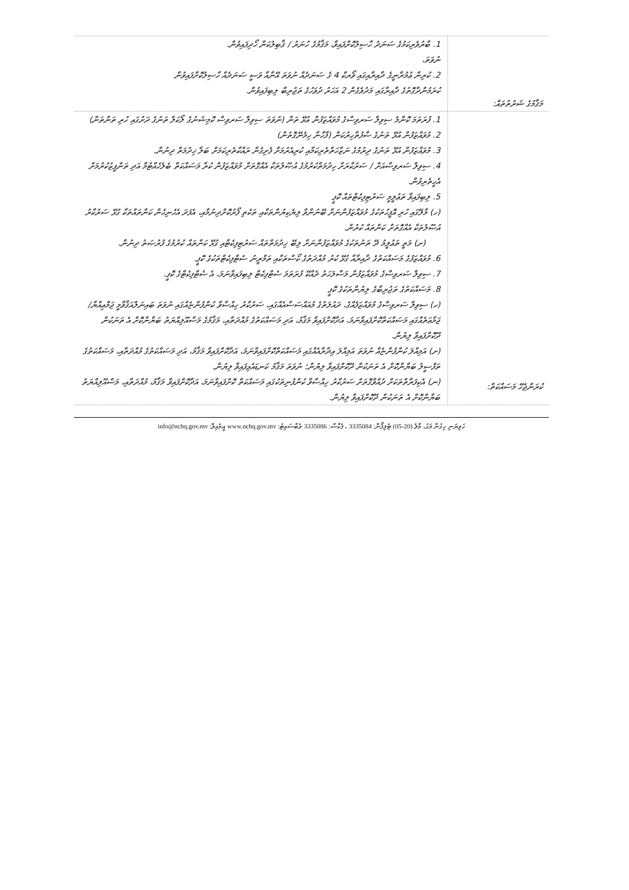| މަޤާމުގެ ޝަރުތުތައް: | 1. ބާރުވެރިކަމުގެ ސަނަދު ހާސިލުކޮށްފައިވާ، މަޤާމުގެ ހުނަރު / ޤާބިލުކަން ހޯދިފައިވުން. ނުވަތަ، 2. ކުރިން ޢުމުރާނީގެ ދާއިރާއިގައި ވޯރކް 4 ގެ ސަނަދެއް ނުވަތަ އޭނާއާ ވަސީ ސަނަދެއް ހާސިލުކޮށްފައިވުން ކުރަމުންދާގޮތުގެ ދާއިރާގައި މަދުވެގެން 2 އަހަރު ދުވަހުގެ ތަޖުރިބާ ލިބިފައިވުން. |
| ކުރަންޖެހޭ މަސައްކަތް: | 1. ފުރަތަމަ ކޮންމެ ސިވިލް ސަރވިސްގެ މުވައްޒަފުން އުޅޭ ތަން (ނުވަތަ ސިވިލް ސަރވިސް ކޮމިޝަނުގެ ލޯކަލް ތަނުގެ ދަށުގައި ހުރި ތަންތަން) 2. މުވައްޒަފުން އުޅޭ ތަނުގެ ސާފުތާހިރުކަން (ފާހާނާ ހިމެނޭގޮތުން) 3. މުވައްޒަފުން އުޅޭ ތަނުގެ ދިރުމުގެ ނަޒާހަތްތެރިކަމާއި ކުރިއެރުމަށް ފެށިގެން ރައްކާތެރިކަމަށް ބަލާ ޚިދުމަތް ދިނުން. 4. ސިވިލް ސަރވިސްއަށް / ސަރުކާރަށް ހިދުމަތްކުރުމުގެ އުޞޫލުތަކާ އެއްގޮތަށް މުވައްޒަފުން ކުރާ މަސައްކަތް ބެލެހެއްޓުމާ އަދި ތަންފީޒުކުރުމަށް އެހީތެރިވުން. 5. ލިބިފައިވާ ތަޢުލީމީ ސަރުޓިފިކެޓްތައް ކޮޕީ (ހ) މާލޭގައި ހުރި އޮފީހުތަކުގެ މުވައްޒަފުންނަށް ބޭނުންވާ ލިޔެކިޔުންތަކާއި ތަކެތި ފޯރުކޮށްދިނުމާއި، އެފަދަ އެހެނިހެން ކަންތައްތަކާ ގުޅޭ ސަރުކާރު އުޞޫލުތަކާ އެއްގޮތަށް ކަންތައް ކުރުން. (ށ) މަތީ ތަޢުލީމު ދޭ ތަނުތަކުގެ މުވައްޒަފުންނަށް ލިބޭ ޚިދުމަތްތައް ސަރުޓިފިކެޓާއި ގުޅޭ ކަންތައް ކުރުމުގެ ފުރުޞަތު ދިނުން. 6. މުވައްޒަފުގެ މަސައްކަތުގެ ދާއިރާއާ ގުޅޭ ކުރު މުއްދަތުގެ ކޯސްތަކާއި ތަމްރީނު ސެޓްފިކެޓްތަކުގެ ކޮޕީ. 7. ސިވިލް ސަރވިސްގެ މުވައްޒަފުން މަސްލަހަތު ދެއްކޭ ފުރަތަމަ ސެޓްފިކެޓް ލިބިފައިވާނަމަ، އެ ސެޓްފިކެޓްގެ ކޮޕީ. 8. މަސައްކަތުގެ ތަޖުރިބާގެ ލިޔުންތަކުގެ ކޮޕީ (ހ) ސިވިލް ސަރވިސްގެ މުވައްޒަފެއްގެ، ދައުލަތުގެ މުއައްސަސާއެއްގައި، ސަރުކާރު ހިއްސާވާ ކުންފުންޏެއްގައި ނުވަތަ ބައިނަލްއަޤްވާމީ ޖަމްޢިއްޔާ/ ޖަމާޢަތެއްގައި މަސައްކަތްކޮށްފައިވާނަމަ، އަދާކޮށްފައިވާ މަޤާމު، އަދި މަސައްކަތުގެ މުއްދަތާއި، މަޤާމުގެ މަސްއޫލިއްޔަތު ބަޔާންކޮށް އެ ތަނަކުން ދޫކޮށްފައިވާ ލިޔުން. (ށ) އަމިއްލަ ކުންފުންޏެއް ނުވަތަ އަމިއްލަ އިދާރާއެއްގައި މަސައްކަތްކޮށްފައިވާނަމަ، އަދާކޮށްފައިވާ މަޤާމު، އަދި މަސައްކަތުގެ މުއްދަތާއި، މަސައްކަތުގެ ތަފްސީލު ބަޔާންކޮށް އެ ތަނަކުން ދޫކޮށްފައިވާ ލިޔުން؛ ނުވަތަ މަޤާމު ކަނޑައެޅިފައިވާ ލިޔުން. (ނ) އެކިފަރާތްތަކަށް ދުއްވާގޮތަށް ސަރުކާރު ހިއްސާވާ ކުންފުނިތަކުގައި މަސައްކަތް ކޮށްފައިވާނަމަ، އަދާކޮށްފައިވާ މަޤާމު، މުއްދަތާއި، މަސްއޫލިއްޔަތު ބަޔާންކޮށް އެ ތަނަކުން ދޫކޮށްފައިވާ ލިޔުން. |
ހަވިޔަނި ހިގުން މަގު، މާލެ (20-05) ޓެލިފޯން: 3335084 ، ފެކްސް: 3335086 ވެބްސައިޓު: www.nchq.gov.mv އީމެއިލް: info@nchq.gov.mv